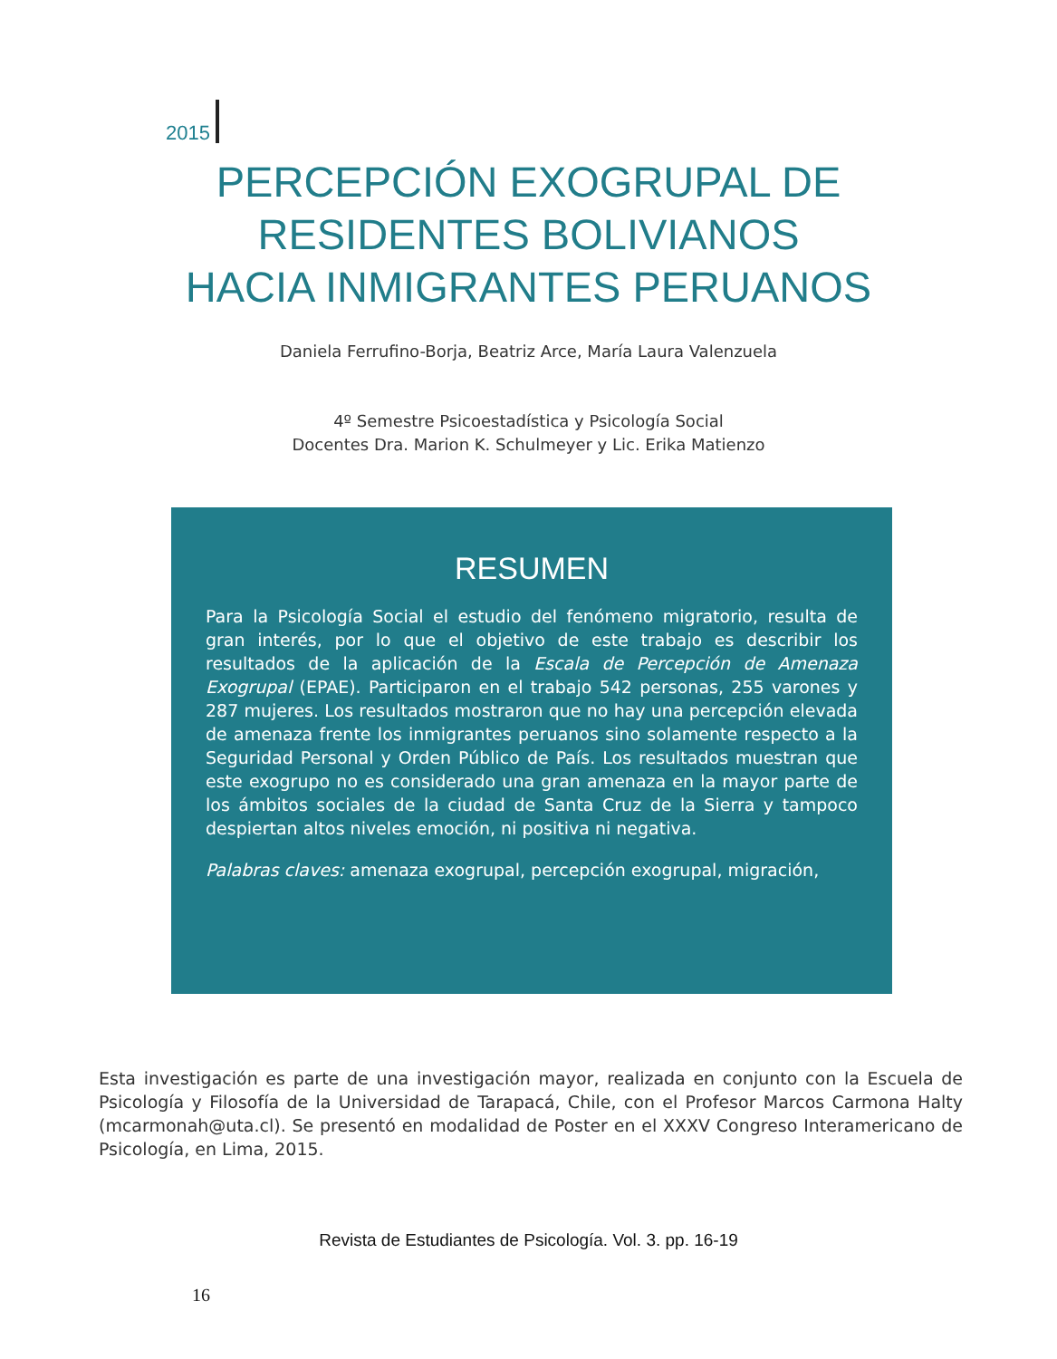2015
PERCEPCIÓN EXOGRUPAL DE
RESIDENTES BOLIVIANOS
HACIA INMIGRANTES PERUANOS
Daniela Ferrufino-Borja, Beatriz Arce, María Laura Valenzuela
4º Semestre Psicoestadística y Psicología Social
Docentes Dra. Marion K. Schulmeyer y Lic. Erika Matienzo
RESUMEN
Para la Psicología Social el estudio del fenómeno migratorio, resulta de gran interés, por lo que el objetivo de este trabajo es describir los resultados de la aplicación de la Escala de Percepción de Amenaza Exogrupal (EPAE). Participaron en el trabajo 542 personas, 255 varones y 287 mujeres. Los resultados mostraron que no hay una percepción elevada de amenaza frente los inmigrantes peruanos sino solamente respecto a la Seguridad Personal y Orden Público de País. Los resultados muestran que este exogrupo no es considerado una gran amenaza en la mayor parte de los ámbitos sociales de la ciudad de Santa Cruz de la Sierra y tampoco despiertan altos niveles emoción, ni positiva ni negativa.
Palabras claves: amenaza exogrupal, percepción exogrupal, migración,
Esta investigación es parte de una investigación mayor, realizada en conjunto con la Escuela de Psicología y Filosofía de la Universidad de Tarapacá, Chile, con el Profesor Marcos Carmona Halty (mcarmonah@uta.cl). Se presentó en modalidad de Poster en el XXXV Congreso Interamericano de Psicología, en Lima, 2015.
Revista de Estudiantes de Psicología. Vol. 3. pp. 16-19
16